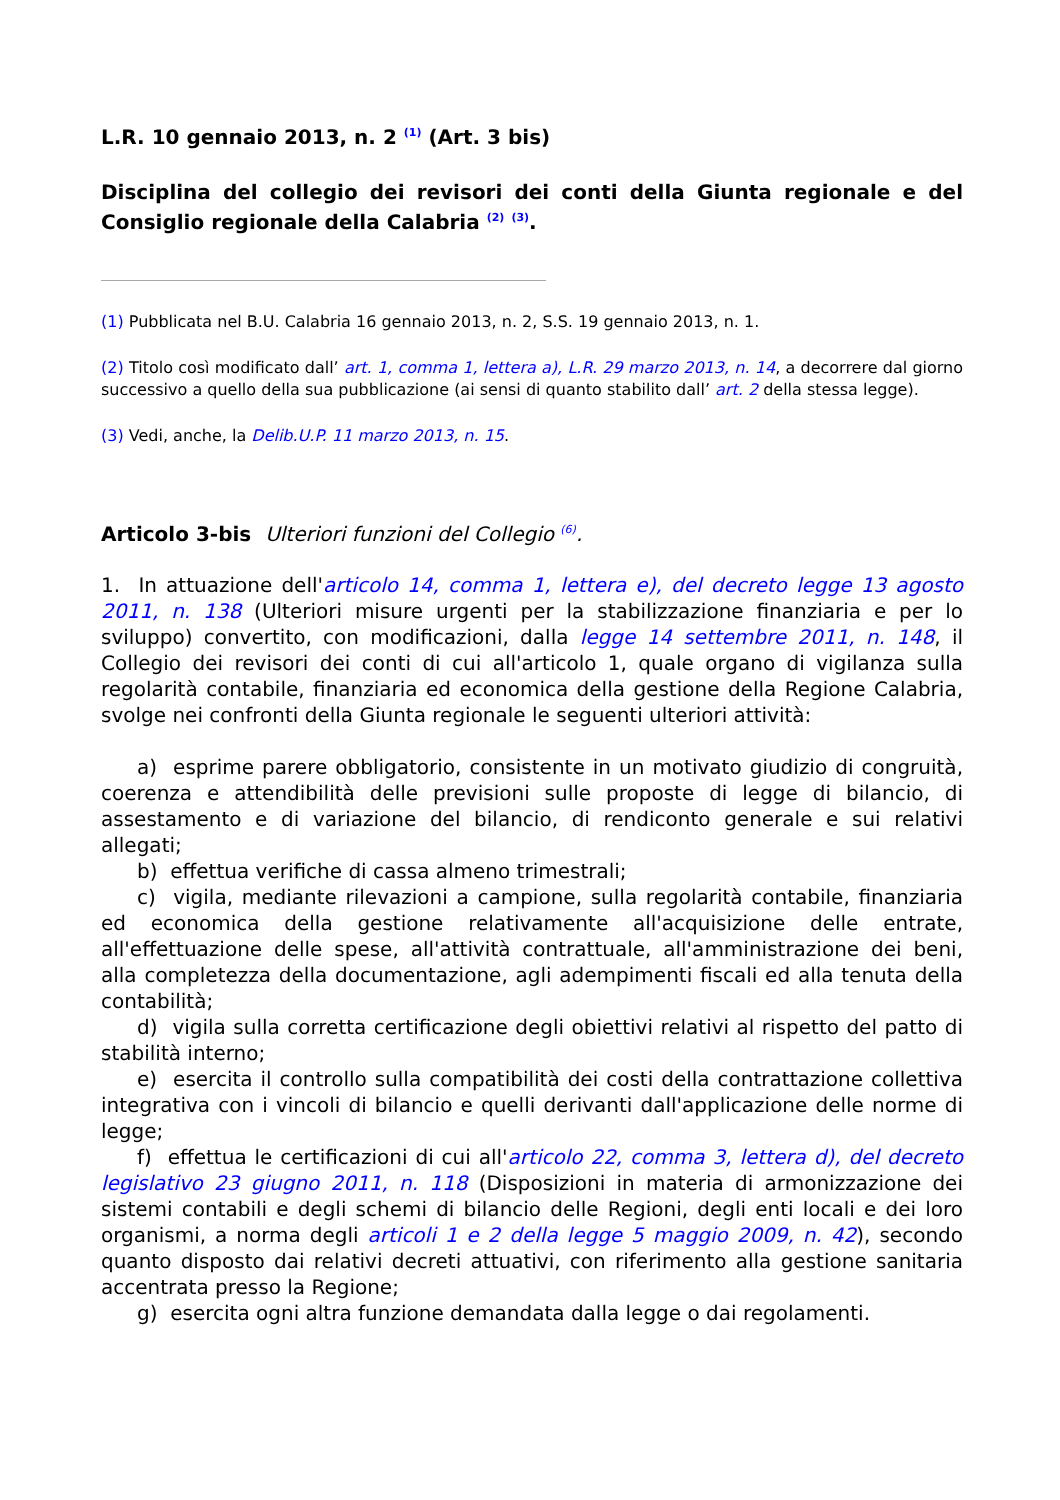L.R. 10 gennaio 2013, n. 2 <sup>(1)</sup> (Art. 3 bis)
Disciplina del collegio dei revisori dei conti della Giunta regionale e del Consiglio regionale della Calabria <sup>(2)</sup> <sup>(3)</sup>.
(1) Pubblicata nel B.U. Calabria 16 gennaio 2013, n. 2, S.S. 19 gennaio 2013, n. 1.
(2) Titolo così modificato dall’ art. 1, comma 1, lettera a), L.R. 29 marzo 2013, n. 14, a decorrere dal giorno successivo a quello della sua pubblicazione (ai sensi di quanto stabilito dall’ art. 2 della stessa legge).
(3) Vedi, anche, la Delib.U.P. 11 marzo 2013, n. 15.
Articolo 3-bis Ulteriori funzioni del Collegio <sup>(6)</sup>.
1. In attuazione dell'articolo 14, comma 1, lettera e), del decreto legge 13 agosto 2011, n. 138 (Ulteriori misure urgenti per la stabilizzazione finanziaria e per lo sviluppo) convertito, con modificazioni, dalla legge 14 settembre 2011, n. 148, il Collegio dei revisori dei conti di cui all'articolo 1, quale organo di vigilanza sulla regolarità contabile, finanziaria ed economica della gestione della Regione Calabria, svolge nei confronti della Giunta regionale le seguenti ulteriori attività:
a) esprime parere obbligatorio, consistente in un motivato giudizio di congruità, coerenza e attendibilità delle previsioni sulle proposte di legge di bilancio, di assestamento e di variazione del bilancio, di rendiconto generale e sui relativi allegati;
b) effettua verifiche di cassa almeno trimestrali;
c) vigila, mediante rilevazioni a campione, sulla regolarità contabile, finanziaria ed economica della gestione relativamente all'acquisizione delle entrate, all'effettuazione delle spese, all'attività contrattuale, all'amministrazione dei beni, alla completezza della documentazione, agli adempimenti fiscali ed alla tenuta della contabilità;
d) vigila sulla corretta certificazione degli obiettivi relativi al rispetto del patto di stabilità interno;
e) esercita il controllo sulla compatibilità dei costi della contrattazione collettiva integrativa con i vincoli di bilancio e quelli derivanti dall'applicazione delle norme di legge;
f) effettua le certificazioni di cui all'articolo 22, comma 3, lettera d), del decreto legislativo 23 giugno 2011, n. 118 (Disposizioni in materia di armonizzazione dei sistemi contabili e degli schemi di bilancio delle Regioni, degli enti locali e dei loro organismi, a norma degli articoli 1 e 2 della legge 5 maggio 2009, n. 42), secondo quanto disposto dai relativi decreti attuativi, con riferimento alla gestione sanitaria accentrata presso la Regione;
g) esercita ogni altra funzione demandata dalla legge o dai regolamenti.